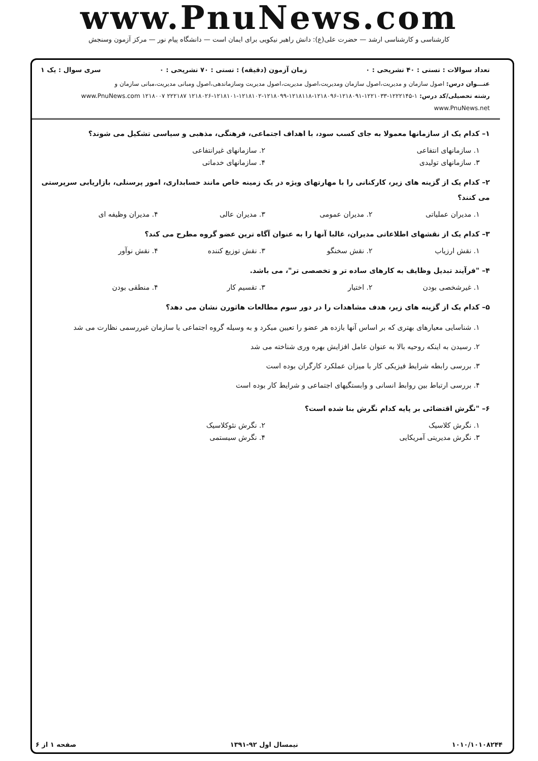www.PnuNews.com
کارشناسی و کارشناسی ارشد — حضرت علی(ع): دانش راهبر نیکویی برای ایمان است — دانشگاه پیام نور — مرکز آزمون وسنجش
تعداد سوالات : تستی : ۴۰ تشریحی : ۰ زمان آزمون (دقیقه) : تستی : ۷۰ تشریحی : ۰ سری سوال : یک ۱
عنـــوان درس: اصول سازمان و مدیریت،اصول سازمان ومدیریت،اصول مدیریت،اصول مدیریت وسازماندهی،اصول ومبانی مدیریت،مبانی سازمان و
رشته تحصیلی/کد درس: ۱-۱۲۲۲۱۴۵-۱۲۲۱۰۳۳-۱۲۱۸۰۹۱-۱۲۱۸۰۹۶-۱۲۱۸۱۱۸-۱۲۱۸۰۹۹-۱۲۱۸۱۰۲-۱۲۱۸۱۰۱-۱۲۱۸۰۲۶ ۲۲۲۱۸۷ ۱۲۱۸۰۰۷ www.PnuNews.com www.PnuNews.net
۱– کدام یک از سازمانها معمولا به جای کسب سود، با اهداف اجتماعی، فرهنگی، مذهبی و سیاسی تشکیل می شوند؟
۱. سازمانهای انتفاعی ۲. سازمانهای غیرانتفاعی
۳. سازمانهای تولیدی ۴. سازمانهای خدماتی
۲– کدام یک از گزینه های زیر، کارکنانی را با مهارتهای ویژه در یک زمینه خاص مانند حسابداری، امور پرسنلی، بازاریابی سرپرستی می کنند؟
۱. مدیران عملیاتی ۲. مدیران عمومی ۳. مدیران عالی ۴. مدیران وظیفه ای
۳– کدام یک از نقشهای اطلاعاتی مدیران، غالبا آنها را به عنوان آگاه ترین عضو گروه مطرح می کند؟
۱. نقش ارزیاب ۲. نقش سخنگو ۳. نقش توزیع کننده ۴. نقش نوآور
۴– "فرآیند تبدیل وظایف به کارهای ساده تر و تخصصی تر"، می باشد.
۱. غیرشخصی بودن ۲. اختیار ۳. تقسیم کار ۴. منطقی بودن
۵– کدام یک از گزینه های زیر، هدف مشاهدات را در دور سوم مطالعات هاثورن نشان می دهد؟
۱. شناسایی معیارهای بهتری که بر اساس آنها بازده هر عضو را تعیین میکرد و به وسیله گروه اجتماعی یا سازمان غیررسمی نظارت می شد
۲. رسیدن به اینکه روحیه بالا به عنوان عامل افزایش بهره وری شناخته می شد
۳. بررسی رابطه شرایط فیزیکی کار با میزان عملکرد کارگران بوده است
۴. بررسی ارتباط بین روابط انسانی و وابستگیهای اجتماعی و شرایط کار بوده است
۶– "نگرش اقتضائی بر پایه کدام نگرش بنا شده است؟
۱. نگرش کلاسیک ۲. نگرش نئوکلاسیک
۳. نگرش مدیریتی آمریکایی ۴. نگرش سیستمی
۱۰۱۰/۱۰۱۰۸۲۴۴ نیمسال اول ۹۲-۱۳۹۱ صفحه ۱ از ۶